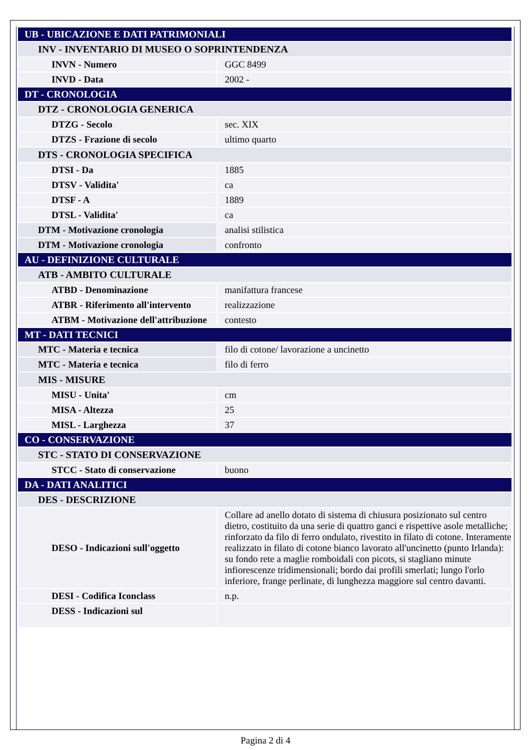| UB - UBICAZIONE E DATI PATRIMONIALI | |
| INV - INVENTARIO DI MUSEO O SOPRINTENDENZA | |
| INVN - Numero | GGC 8499 |
| INVD - Data | 2002 - |
| DT - CRONOLOGIA | |
| DTZ - CRONOLOGIA GENERICA | |
| DTZG - Secolo | sec. XIX |
| DTZS - Frazione di secolo | ultimo quarto |
| DTS - CRONOLOGIA SPECIFICA | |
| DTSI - Da | 1885 |
| DTSV - Validita' | ca |
| DTSF - A | 1889 |
| DTSL - Validita' | ca |
| DTM - Motivazione cronologia | analisi stilistica |
| DTM - Motivazione cronologia | confronto |
| AU - DEFINIZIONE CULTURALE | |
| ATB - AMBITO CULTURALE | |
| ATBD - Denominazione | manifattura francese |
| ATBR - Riferimento all'intervento | realizzazione |
| ATBM - Motivazione dell'attribuzione | contesto |
| MT - DATI TECNICI | |
| MTC - Materia e tecnica | filo di cotone/ lavorazione a uncinetto |
| MTC - Materia e tecnica | filo di ferro |
| MIS - MISURE | |
| MISU - Unita' | cm |
| MISA - Altezza | 25 |
| MISL - Larghezza | 37 |
| CO - CONSERVAZIONE | |
| STC - STATO DI CONSERVAZIONE | |
| STCC - Stato di conservazione | buono |
| DA - DATI ANALITICI | |
| DES - DESCRIZIONE | |
| DESO - Indicazioni sull'oggetto | Collare ad anello dotato di sistema di chiusura posizionato sul centro dietro, costituito da una serie di quattro ganci e rispettive asole metalliche; rinforzato da filo di ferro ondulato, rivestito in filato di cotone. Interamente realizzato in filato di cotone bianco lavorato all'uncinetto (punto Irlanda): su fondo rete a maglie romboidali con picots, si stagliano minute infiorescenze tridimensionali; bordo dai profili smerlati; lungo l'orlo inferiore, frange perlinate, di lunghezza maggiore sul centro davanti. |
| DESI - Codifica Iconclass | n.p. |
| DESS - Indicazioni sul | |
Pagina 2 di 4